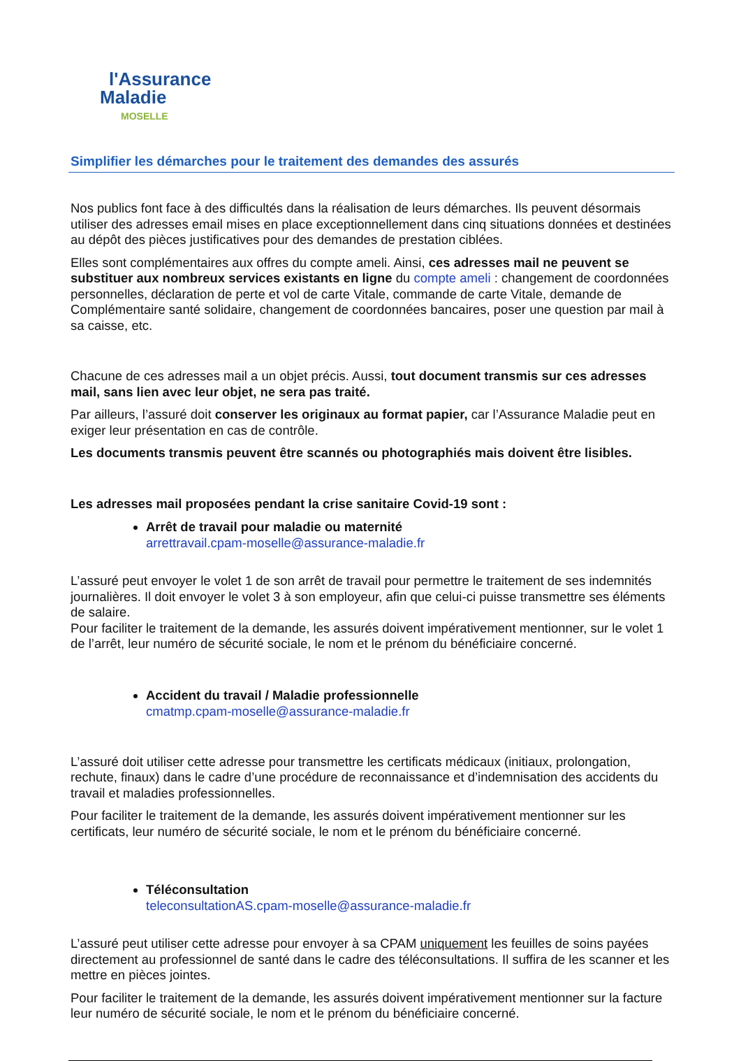l'Assurance
Maladie
MOSELLE
Simplifier les démarches pour le traitement des demandes des assurés
Nos publics font face à des difficultés dans la réalisation de leurs démarches. Ils peuvent désormais utiliser des adresses email mises en place exceptionnellement dans cinq situations données et destinées au dépôt des pièces justificatives pour des demandes de prestation ciblées.
Elles sont complémentaires aux offres du compte ameli. Ainsi, ces adresses mail ne peuvent se substituer aux nombreux services existants en ligne du compte ameli : changement de coordonnées personnelles, déclaration de perte et vol de carte Vitale, commande de carte Vitale, demande de Complémentaire santé solidaire, changement de coordonnées bancaires, poser une question par mail à sa caisse, etc.
Chacune de ces adresses mail a un objet précis. Aussi, tout document transmis sur ces adresses mail, sans lien avec leur objet, ne sera pas traité.
Par ailleurs, l’assuré doit conserver les originaux au format papier, car l’Assurance Maladie peut en exiger leur présentation en cas de contrôle.
Les documents transmis peuvent être scannés ou photographiés mais doivent être lisibles.
Les adresses mail proposées pendant la crise sanitaire Covid-19 sont :
Arrêt de travail pour maladie ou maternité
arrettravail.cpam-moselle@assurance-maladie.fr
L’assuré peut envoyer le volet 1 de son arrêt de travail pour permettre le traitement de ses indemnités journalières. Il doit envoyer le volet 3 à son employeur, afin que celui-ci puisse transmettre ses éléments de salaire.
Pour faciliter le traitement de la demande, les assurés doivent impérativement mentionner, sur le volet 1 de l’arrêt, leur numéro de sécurité sociale, le nom et le prénom du bénéficiaire concerné.
Accident du travail / Maladie professionnelle
cmatmp.cpam-moselle@assurance-maladie.fr
L’assuré doit utiliser cette adresse pour transmettre les certificats médicaux (initiaux, prolongation, rechute, finaux) dans le cadre d’une procédure de reconnaissance et d’indemnisation des accidents du travail et maladies professionnelles.
Pour faciliter le traitement de la demande, les assurés doivent impérativement mentionner sur les certificats, leur numéro de sécurité sociale, le nom et le prénom du bénéficiaire concerné.
Téléconsultation
teleconsultationAS.cpam-moselle@assurance-maladie.fr
L’assuré peut utiliser cette adresse pour envoyer à sa CPAM uniquement les feuilles de soins payées directement au professionnel de santé dans le cadre des téléconsultations. Il suffira de les scanner et les mettre en pièces jointes.
Pour faciliter le traitement de la demande, les assurés doivent impérativement mentionner sur la facture leur numéro de sécurité sociale, le nom et le prénom du bénéficiaire concerné.